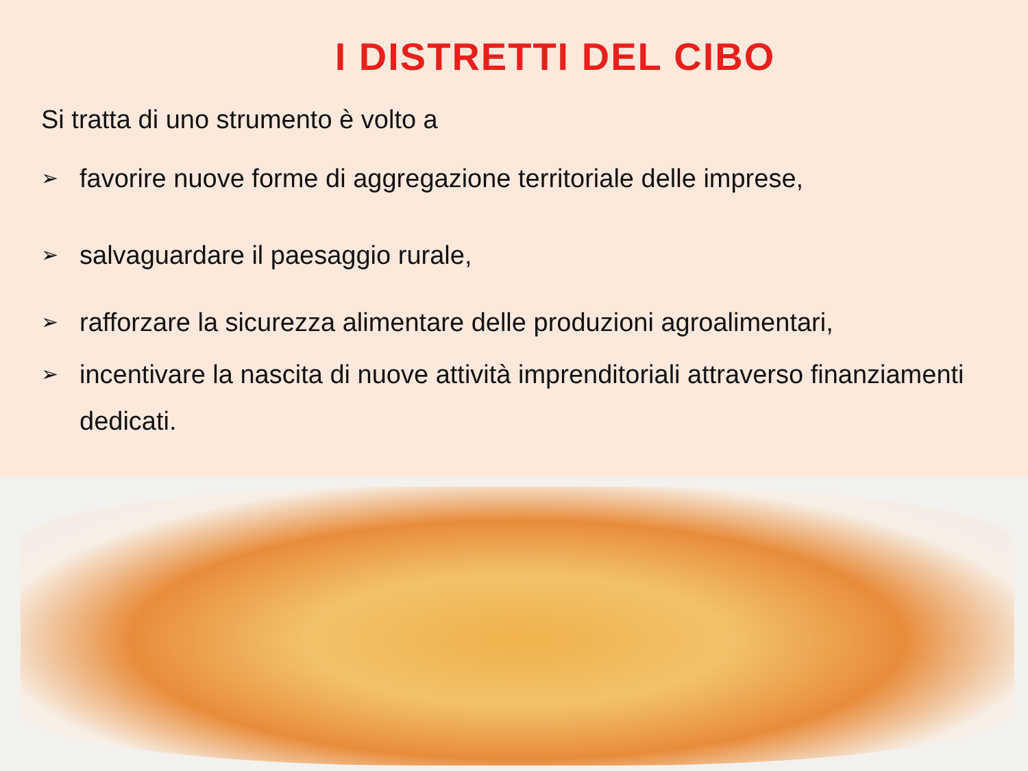I DISTRETTI DEL CIBO
Si tratta di uno strumento è volto a
➢ favorire nuove forme di aggregazione territoriale delle imprese,
➢ salvaguardare il paesaggio rurale,
➢ rafforzare la sicurezza alimentare delle produzioni agroalimentari,
➢ incentivare la nascita di nuove attività imprenditoriali attraverso finanziamenti dedicati.